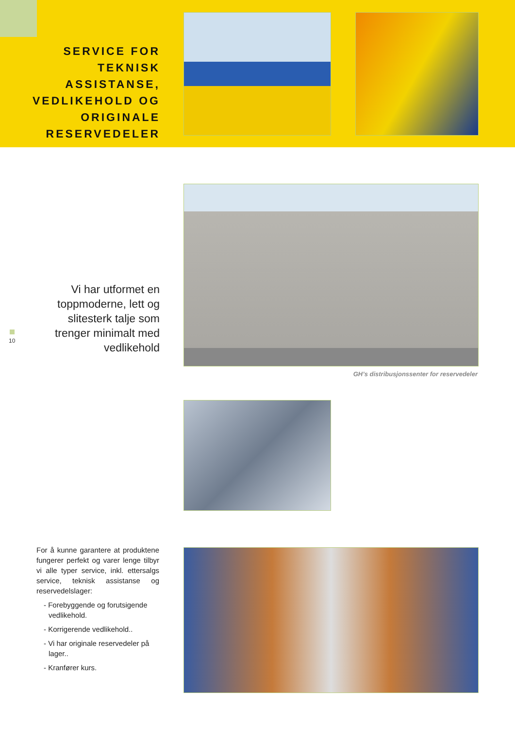SERVICE FOR TEKNISK ASSISTANSE, VEDLIKEHOLD OG ORIGINALE RESERVEDELER
Vi har utformet en toppmoderne, lett og slitesterk talje som trenger minimalt med vedlikehold
GH’s distribusjonssenter for reservedeler
10
For å kunne garantere at produktene fungerer perfekt og varer lenge tilbyr vi alle typer service, inkl. ettersalgs service, teknisk assistanse og reservedelslager:
- Forebyggende og forutsigende vedlikehold.
- Korrigerende vedlikehold..
- Vi har originale reservedeler på lager..
- Kranfører kurs.